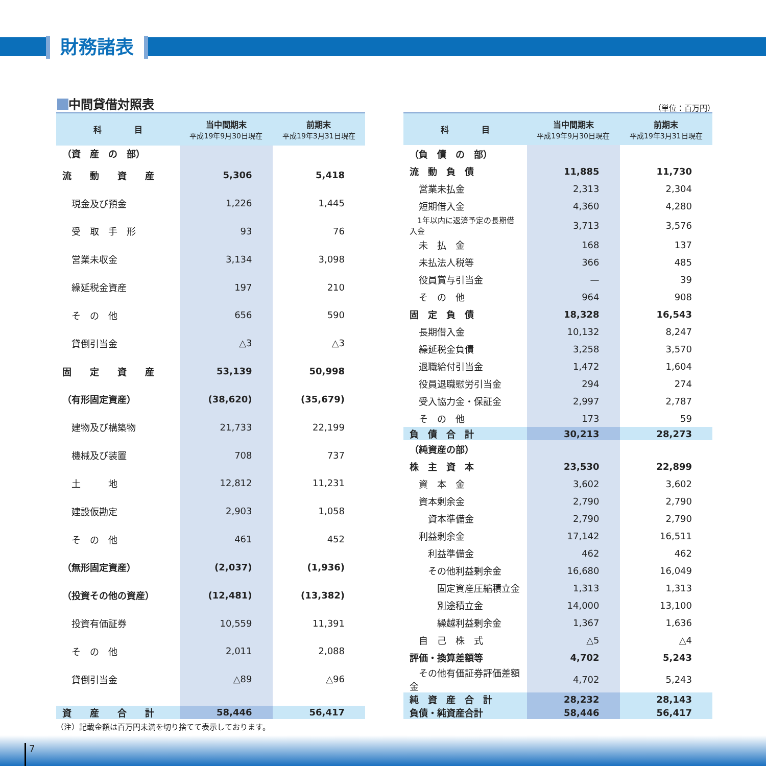財務諸表
中間貸借対照表
（単位：百万円）
| 科 目 | 当中間期末 平成19年9月30日現在 | 前期末 平成19年3月31日現在 |
| --- | --- | --- |
| （資 産 の 部） | | |
| 流 動 資 産 | 5,306 | 5,418 |
| 現金及び預金 | 1,226 | 1,445 |
| 受 取 手 形 | 93 | 76 |
| 営業未収金 | 3,134 | 3,098 |
| 繰延税金資産 | 197 | 210 |
| そ の 他 | 656 | 590 |
| 貸倒引当金 | △3 | △3 |
| 固 定 資 産 | 53,139 | 50,998 |
| （有形固定資産） | (38,620) | (35,679) |
| 建物及び構築物 | 21,733 | 22,199 |
| 機械及び装置 | 708 | 737 |
| 土 地 | 12,812 | 11,231 |
| 建設仮勘定 | 2,903 | 1,058 |
| そ の 他 | 461 | 452 |
| （無形固定資産） | (2,037) | (1,936) |
| （投資その他の資産） | (12,481) | (13,382) |
| 投資有価証券 | 10,559 | 11,391 |
| そ の 他 | 2,011 | 2,088 |
| 貸倒引当金 | △89 | △96 |
| 資 産 合 計 | 58,446 | 56,417 |
| 科 目 | 当中間期末 平成19年9月30日現在 | 前期末 平成19年3月31日現在 |
| --- | --- | --- |
| （負 債 の 部） | | |
| 流 動 負 債 | 11,885 | 11,730 |
| 営業未払金 | 2,313 | 2,304 |
| 短期借入金 | 4,360 | 4,280 |
| 1年以内に返済予定の長期借入金 | 3,713 | 3,576 |
| 未 払 金 | 168 | 137 |
| 未払法人税等 | 366 | 485 |
| 役員賞与引当金 | — | 39 |
| そ の 他 | 964 | 908 |
| 固 定 負 債 | 18,328 | 16,543 |
| 長期借入金 | 10,132 | 8,247 |
| 繰延税金負債 | 3,258 | 3,570 |
| 退職給付引当金 | 1,472 | 1,604 |
| 役員退職慰労引当金 | 294 | 274 |
| 受入協力金・保証金 | 2,997 | 2,787 |
| そ の 他 | 173 | 59 |
| 負 債 合 計 | 30,213 | 28,273 |
| （純資産の部） | | |
| 株 主 資 本 | 23,530 | 22,899 |
| 資 本 金 | 3,602 | 3,602 |
| 資本剰余金 | 2,790 | 2,790 |
| 資本準備金 | 2,790 | 2,790 |
| 利益剰余金 | 17,142 | 16,511 |
| 利益準備金 | 462 | 462 |
| その他利益剰余金 | 16,680 | 16,049 |
| 固定資産圧縮積立金 | 1,313 | 1,313 |
| 別途積立金 | 14,000 | 13,100 |
| 繰越利益剰余金 | 1,367 | 1,636 |
| 自 己 株 式 | △5 | △4 |
| 評価・換算差額等 | 4,702 | 5,243 |
| その他有価証券評価差額金 | 4,702 | 5,243 |
| 純 資 産 合 計 | 28,232 | 28,143 |
| 負債・純資産合計 | 58,446 | 56,417 |
（注）記載金額は百万円未満を切り捨てて表示しております。
7